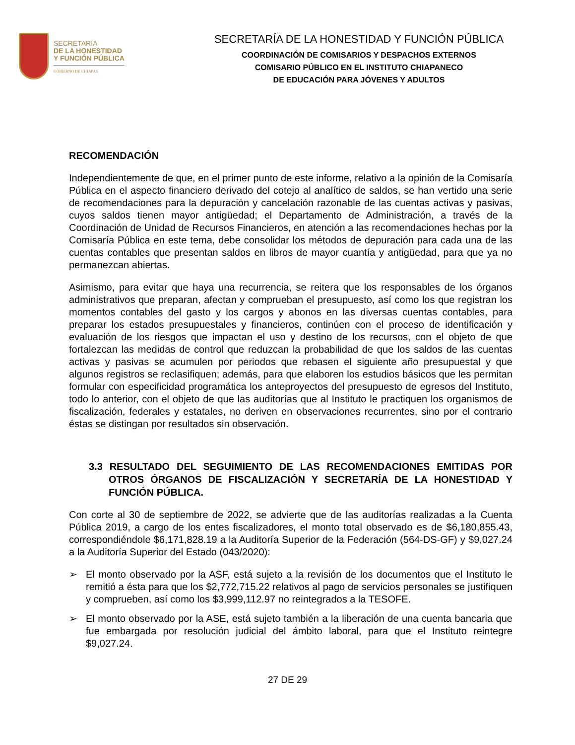SECRETARÍA
DE LA HONESTIDAD
Y FUNCIÓN PÚBLICA
GOBIERNO DE CHIAPAS
SECRETARÍA DE LA HONESTIDAD Y FUNCIÓN PÚBLICA
COORDINACIÓN DE COMISARIOS Y DESPACHOS EXTERNOS
COMISARIO PÚBLICO EN EL INSTITUTO CHIAPANECO
DE EDUCACIÓN PARA JÓVENES Y ADULTOS
RECOMENDACIÓN
Independientemente de que, en el primer punto de este informe, relativo a la opinión de la Comisaría Pública en el aspecto financiero derivado del cotejo al analítico de saldos, se han vertido una serie de recomendaciones para la depuración y cancelación razonable de las cuentas activas y pasivas, cuyos saldos tienen mayor antigüedad; el Departamento de Administración, a través de la Coordinación de Unidad de Recursos Financieros, en atención a las recomendaciones hechas por la Comisaría Pública en este tema, debe consolidar los métodos de depuración para cada una de las cuentas contables que presentan saldos en libros de mayor cuantía y antigüedad, para que ya no permanezcan abiertas.
Asimismo, para evitar que haya una recurrencia, se reitera que los responsables de los órganos administrativos que preparan, afectan y comprueban el presupuesto, así como los que registran los momentos contables del gasto y los cargos y abonos en las diversas cuentas contables, para preparar los estados presupuestales y financieros, continúen con el proceso de identificación y evaluación de los riesgos que impactan el uso y destino de los recursos, con el objeto de que fortalezcan las medidas de control que reduzcan la probabilidad de que los saldos de las cuentas activas y pasivas se acumulen por periodos que rebasen el siguiente año presupuestal y que algunos registros se reclasifiquen; además, para que elaboren los estudios básicos que les permitan formular con especificidad programática los anteproyectos del presupuesto de egresos del Instituto, todo lo anterior, con el objeto de que las auditorías que al Instituto le practiquen los organismos de fiscalización, federales y estatales, no deriven en observaciones recurrentes, sino por el contrario éstas se distingan por resultados sin observación.
3.3 RESULTADO DEL SEGUIMIENTO DE LAS RECOMENDACIONES EMITIDAS POR OTROS ÓRGANOS DE FISCALIZACIÓN Y SECRETARÍA DE LA HONESTIDAD Y FUNCIÓN PÚBLICA.
Con corte al 30 de septiembre de 2022, se advierte que de las auditorías realizadas a la Cuenta Pública 2019, a cargo de los entes fiscalizadores, el monto total observado es de $6,180,855.43, correspondiéndole $6,171,828.19 a la Auditoría Superior de la Federación (564-DS-GF) y $9,027.24 a la Auditoría Superior del Estado (043/2020):
➢ El monto observado por la ASF, está sujeto a la revisión de los documentos que el Instituto le remitió a ésta para que los $2,772,715.22 relativos al pago de servicios personales se justifiquen y comprueben, así como los $3,999,112.97 no reintegrados a la TESOFE.
➢ El monto observado por la ASE, está sujeto también a la liberación de una cuenta bancaria que fue embargada por resolución judicial del ámbito laboral, para que el Instituto reintegre $9,027.24.
27 DE 29